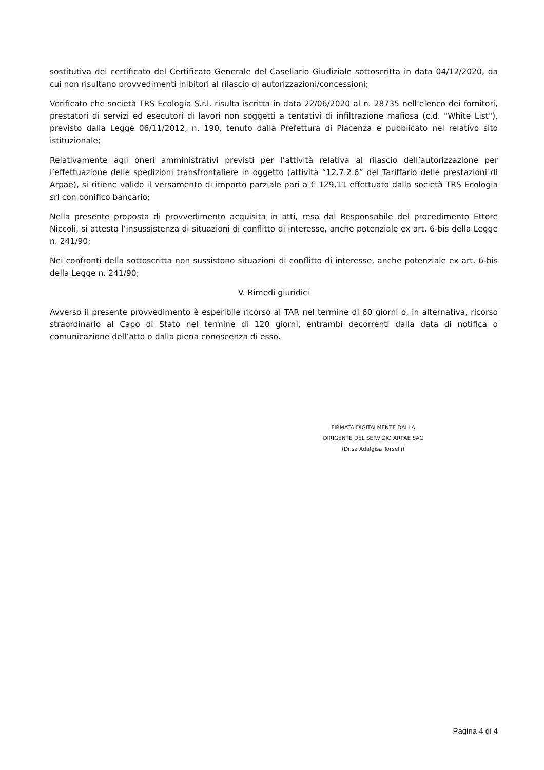sostitutiva del certificato del Certificato Generale del Casellario Giudiziale sottoscritta in data 04/12/2020, da cui non risultano provvedimenti inibitori al rilascio di autorizzazioni/concessioni;
Verificato che società TRS Ecologia S.r.l. risulta iscritta in data 22/06/2020 al n. 28735 nell’elenco dei fornitori, prestatori di servizi ed esecutori di lavori non soggetti a tentativi di infiltrazione mafiosa (c.d. "White List"), previsto dalla Legge 06/11/2012, n. 190, tenuto dalla Prefettura di Piacenza e pubblicato nel relativo sito istituzionale;
Relativamente agli oneri amministrativi previsti per l’attività relativa al rilascio dell’autorizzazione per l’effettuazione delle spedizioni transfrontaliere in oggetto (attività “12.7.2.6” del Tariffario delle prestazioni di Arpae), si ritiene valido il versamento di importo parziale pari a € 129,11 effettuato dalla società TRS Ecologia srl con bonifico bancario;
Nella presente proposta di provvedimento acquisita in atti, resa dal Responsabile del procedimento Ettore Niccoli, si attesta l’insussistenza di situazioni di conflitto di interesse, anche potenziale ex art. 6-bis della Legge n. 241/90;
Nei confronti della sottoscritta non sussistono situazioni di conflitto di interesse, anche potenziale ex art. 6-bis della Legge n. 241/90;
V. Rimedi giuridici
Avverso il presente provvedimento è esperibile ricorso al TAR nel termine di 60 giorni o, in alternativa, ricorso straordinario al Capo di Stato nel termine di 120 giorni, entrambi decorrenti dalla data di notifica o comunicazione dell’atto o dalla piena conoscenza di esso.
FIRMATA DIGITALMENTE DALLA
DIRIGENTE DEL SERVIZIO ARPAE SAC
(Dr.sa Adalgisa Torselli)
Pagina 4 di 4